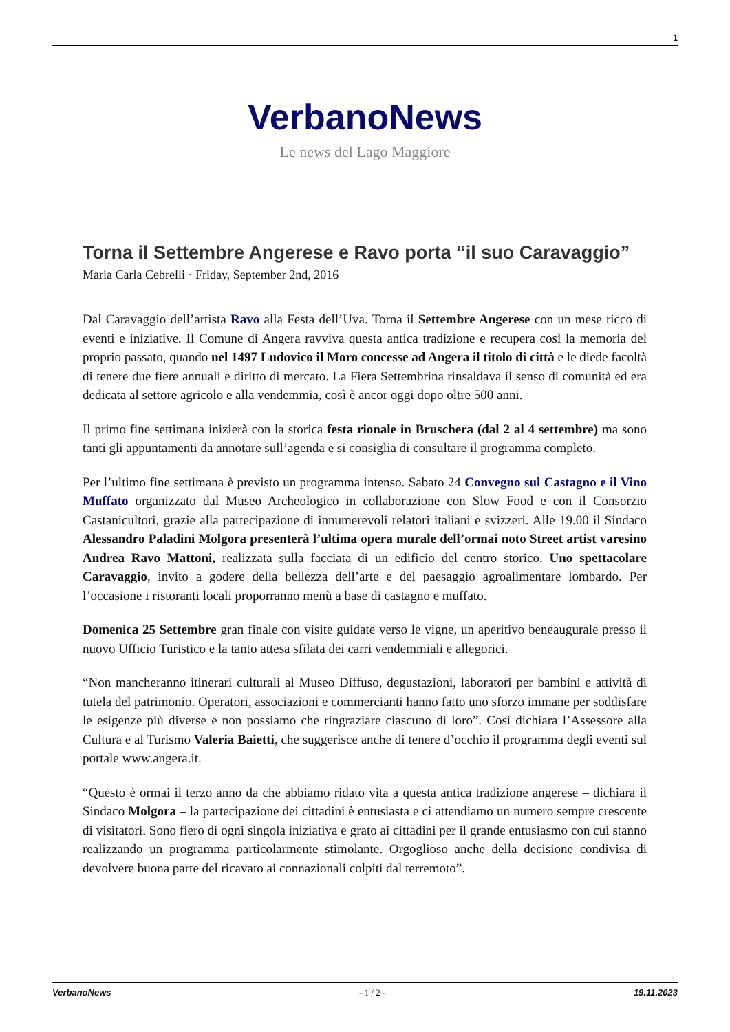1
VerbanoNews
Le news del Lago Maggiore
Torna il Settembre Angerese e Ravo porta “il suo Caravaggio”
Maria Carla Cebrelli · Friday, September 2nd, 2016
Dal Caravaggio dell’artista Ravo alla Festa dell’Uva. Torna il Settembre Angerese con un mese ricco di eventi e iniziative. Il Comune di Angera ravviva questa antica tradizione e recupera così la memoria del proprio passato, quando nel 1497 Ludovico il Moro concesse ad Angera il titolo di città e le diede facoltà di tenere due fiere annuali e diritto di mercato. La Fiera Settembrina rinsaldava il senso di comunità ed era dedicata al settore agricolo e alla vendemmia, così è ancor oggi dopo oltre 500 anni.
Il primo fine settimana inizierà con la storica festa rionale in Bruschera (dal 2 al 4 settembre) ma sono tanti gli appuntamenti da annotare sull’agenda e si consiglia di consultare il programma completo.
Per l’ultimo fine settimana è previsto un programma intenso. Sabato 24 Convegno sul Castagno e il Vino Muffato organizzato dal Museo Archeologico in collaborazione con Slow Food e con il Consorzio Castanicultori, grazie alla partecipazione di innumerevoli relatori italiani e svizzeri. Alle 19.00 il Sindaco Alessandro Paladini Molgora presenterà l’ultima opera murale dell’ormai noto Street artist varesino Andrea Ravo Mattoni, realizzata sulla facciata di un edificio del centro storico. Uno spettacolare Caravaggio, invito a godere della bellezza dell’arte e del paesaggio agroalimentare lombardo. Per l’occasione i ristoranti locali proporranno menù a base di castagno e muffato.
Domenica 25 Settembre gran finale con visite guidate verso le vigne, un aperitivo beneaugurale presso il nuovo Ufficio Turistico e la tanto attesa sfilata dei carri vendemmiali e allegorici.
“Non mancheranno itinerari culturali al Museo Diffuso, degustazioni, laboratori per bambini e attività di tutela del patrimonio. Operatori, associazioni e commercianti hanno fatto uno sforzo immane per soddisfare le esigenze più diverse e non possiamo che ringraziare ciascuno di loro”. Così dichiara l’Assessore alla Cultura e al Turismo Valeria Baietti, che suggerisce anche di tenere d’occhio il programma degli eventi sul portale www.angera.it.
“Questo è ormai il terzo anno da che abbiamo ridato vita a questa antica tradizione angerese – dichiara il Sindaco Molgora – la partecipazione dei cittadini è entusiasta e ci attendiamo un numero sempre crescente di visitatori. Sono fiero di ogni singola iniziativa e grato ai cittadini per il grande entusiasmo con cui stanno realizzando un programma particolarmente stimolante. Orgoglioso anche della decisione condivisa di devolvere buona parte del ricavato ai connazionali colpiti dal terremoto”.
VerbanoNews - 1 / 2 - 19.11.2023